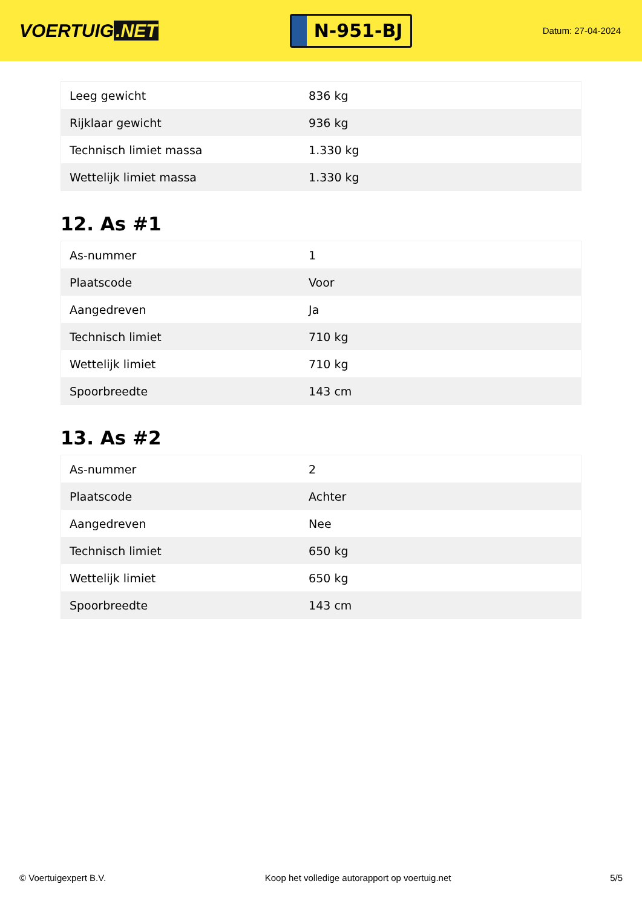VOERTUIG.NET
N-951-BJ
Datum: 27-04-2024
| Leeg gewicht | 836 kg |
| Rijklaar gewicht | 936 kg |
| Technisch limiet massa | 1.330 kg |
| Wettelijk limiet massa | 1.330 kg |
12. As #1
| As-nummer | 1 |
| Plaatscode | Voor |
| Aangedreven | Ja |
| Technisch limiet | 710 kg |
| Wettelijk limiet | 710 kg |
| Spoorbreedte | 143 cm |
13. As #2
| As-nummer | 2 |
| Plaatscode | Achter |
| Aangedreven | Nee |
| Technisch limiet | 650 kg |
| Wettelijk limiet | 650 kg |
| Spoorbreedte | 143 cm |
© Voertuigexpert B.V. Koop het volledige autorapport op voertuig.net 5/5